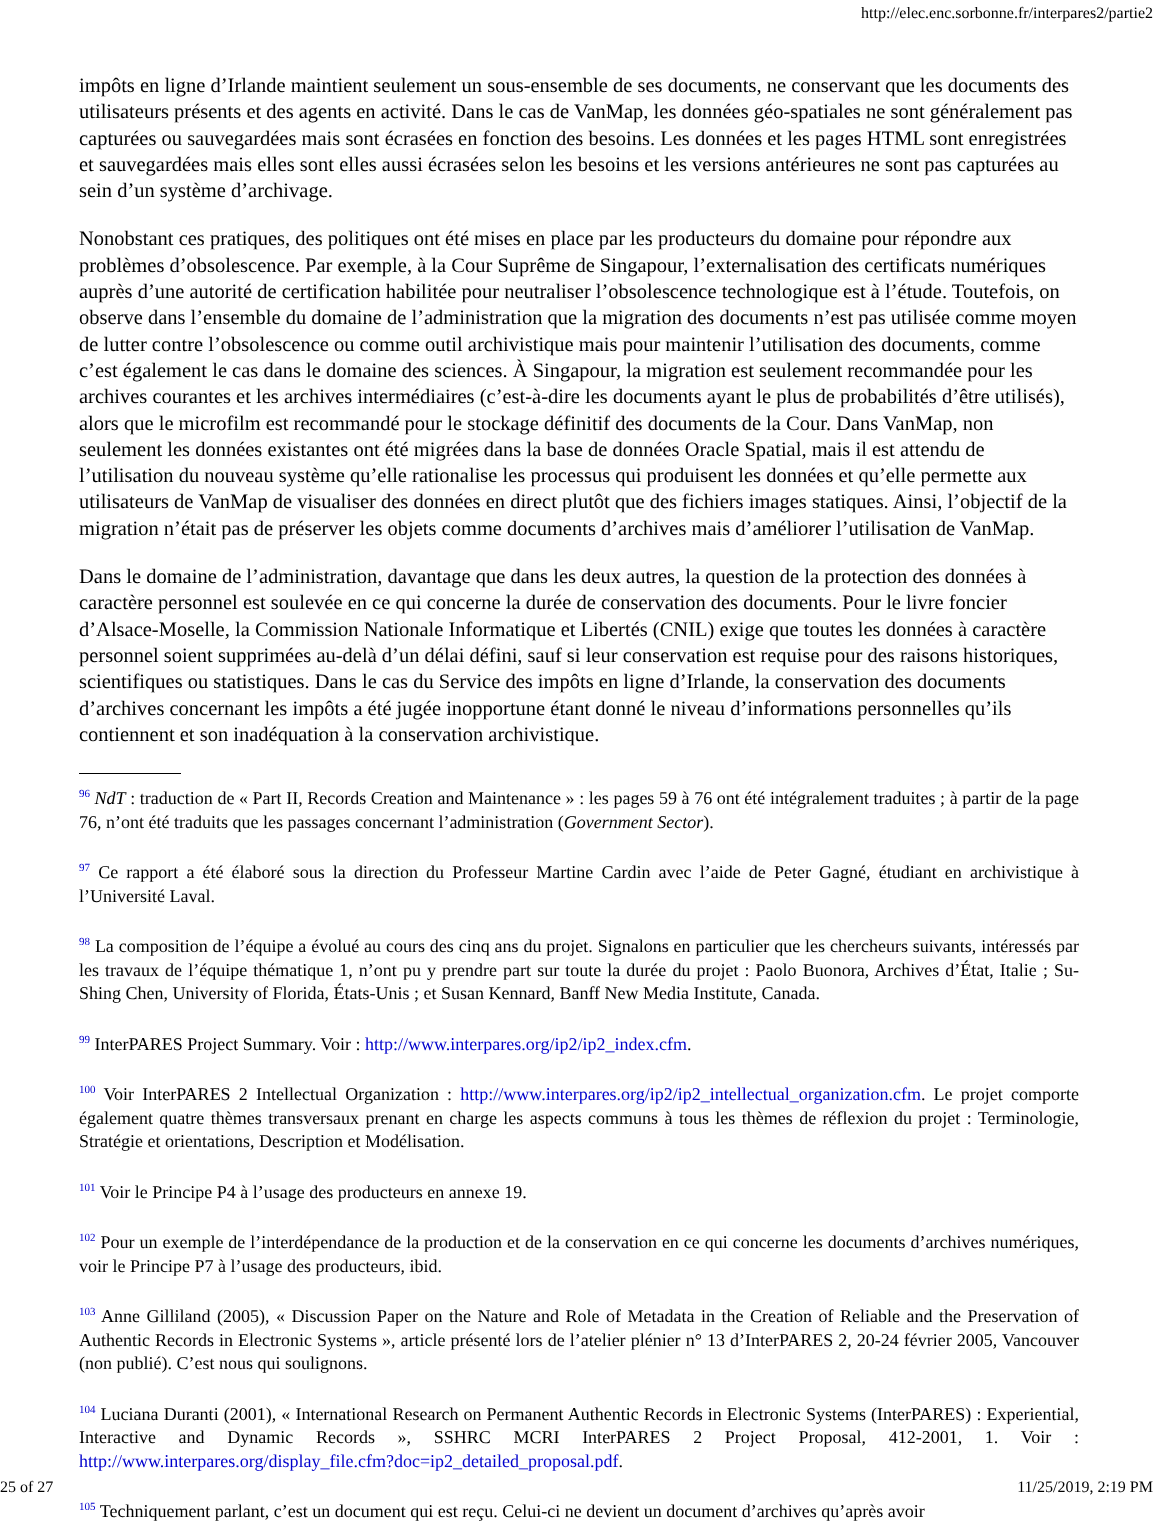http://elec.enc.sorbonne.fr/interpares2/partie2
impôts en ligne d’Irlande maintient seulement un sous-ensemble de ses documents, ne conservant que les documents des utilisateurs présents et des agents en activité. Dans le cas de VanMap, les données géo-spatiales ne sont généralement pas capturées ou sauvegardées mais sont écrasées en fonction des besoins. Les données et les pages HTML sont enregistrées et sauvegardées mais elles sont elles aussi écrasées selon les besoins et les versions antérieures ne sont pas capturées au sein d’un système d’archivage.
Nonobstant ces pratiques, des politiques ont été mises en place par les producteurs du domaine pour répondre aux problèmes d’obsolescence. Par exemple, à la Cour Suprême de Singapour, l’externalisation des certificats numériques auprès d’une autorité de certification habilitée pour neutraliser l’obsolescence technologique est à l’étude. Toutefois, on observe dans l’ensemble du domaine de l’administration que la migration des documents n’est pas utilisée comme moyen de lutter contre l’obsolescence ou comme outil archivistique mais pour maintenir l’utilisation des documents, comme c’est également le cas dans le domaine des sciences. À Singapour, la migration est seulement recommandée pour les archives courantes et les archives intermédiaires (c’est-à-dire les documents ayant le plus de probabilités d’être utilisés), alors que le microfilm est recommandé pour le stockage définitif des documents de la Cour. Dans VanMap, non seulement les données existantes ont été migrées dans la base de données Oracle Spatial, mais il est attendu de l’utilisation du nouveau système qu’elle rationalise les processus qui produisent les données et qu’elle permette aux utilisateurs de VanMap de visualiser des données en direct plutôt que des fichiers images statiques. Ainsi, l’objectif de la migration n’était pas de préserver les objets comme documents d’archives mais d’améliorer l’utilisation de VanMap.
Dans le domaine de l’administration, davantage que dans les deux autres, la question de la protection des données à caractère personnel est soulevée en ce qui concerne la durée de conservation des documents. Pour le livre foncier d’Alsace-Moselle, la Commission Nationale Informatique et Libertés (CNIL) exige que toutes les données à caractère personnel soient supprimées au-delà d’un délai défini, sauf si leur conservation est requise pour des raisons historiques, scientifiques ou statistiques. Dans le cas du Service des impôts en ligne d’Irlande, la conservation des documents d’archives concernant les impôts a été jugée inopportune étant donné le niveau d’informations personnelles qu’ils contiennent et son inadéquation à la conservation archivistique.
<sup>96</sup> NdT : traduction de « Part II, Records Creation and Maintenance » : les pages 59 à 76 ont été intégralement traduites ; à partir de la page 76, n’ont été traduits que les passages concernant l’administration (Government Sector).
<sup>97</sup> Ce rapport a été élaboré sous la direction du Professeur Martine Cardin avec l’aide de Peter Gagné, étudiant en archivistique à l’Université Laval.
<sup>98</sup> La composition de l’équipe a évolué au cours des cinq ans du projet. Signalons en particulier que les chercheurs suivants, intéressés par les travaux de l’équipe thématique 1, n’ont pu y prendre part sur toute la durée du projet : Paolo Buonora, Archives d’État, Italie ; Su-Shing Chen, University of Florida, États-Unis ; et Susan Kennard, Banff New Media Institute, Canada.
<sup>99</sup> InterPARES Project Summary. Voir : http://www.interpares.org/ip2/ip2_index.cfm.
<sup>100</sup> Voir InterPARES 2 Intellectual Organization : http://www.interpares.org/ip2/ip2_intellectual_organization.cfm. Le projet comporte également quatre thèmes transversaux prenant en charge les aspects communs à tous les thèmes de réflexion du projet : Terminologie, Stratégie et orientations, Description et Modélisation.
<sup>101</sup> Voir le Principe P4 à l’usage des producteurs en annexe 19.
<sup>102</sup> Pour un exemple de l’interdépendance de la production et de la conservation en ce qui concerne les documents d’archives numériques, voir le Principe P7 à l’usage des producteurs, ibid.
<sup>103</sup> Anne Gilliland (2005), « Discussion Paper on the Nature and Role of Metadata in the Creation of Reliable and the Preservation of Authentic Records in Electronic Systems », article présenté lors de l’atelier plénier n° 13 d’InterPARES 2, 20-24 février 2005, Vancouver (non publié). C’est nous qui soulignons.
<sup>104</sup> Luciana Duranti (2001), « International Research on Permanent Authentic Records in Electronic Systems (InterPARES) : Experiential, Interactive and Dynamic Records », SSHRC MCRI InterPARES 2 Project Proposal, 412-2001, 1. Voir : http://www.interpares.org/display_file.cfm?doc=ip2_detailed_proposal.pdf.
<sup>105</sup> Techniquement parlant, c’est un document qui est reçu. Celui-ci ne devient un document d’archives qu’après avoir
25 of 27 11/25/2019, 2:19 PM